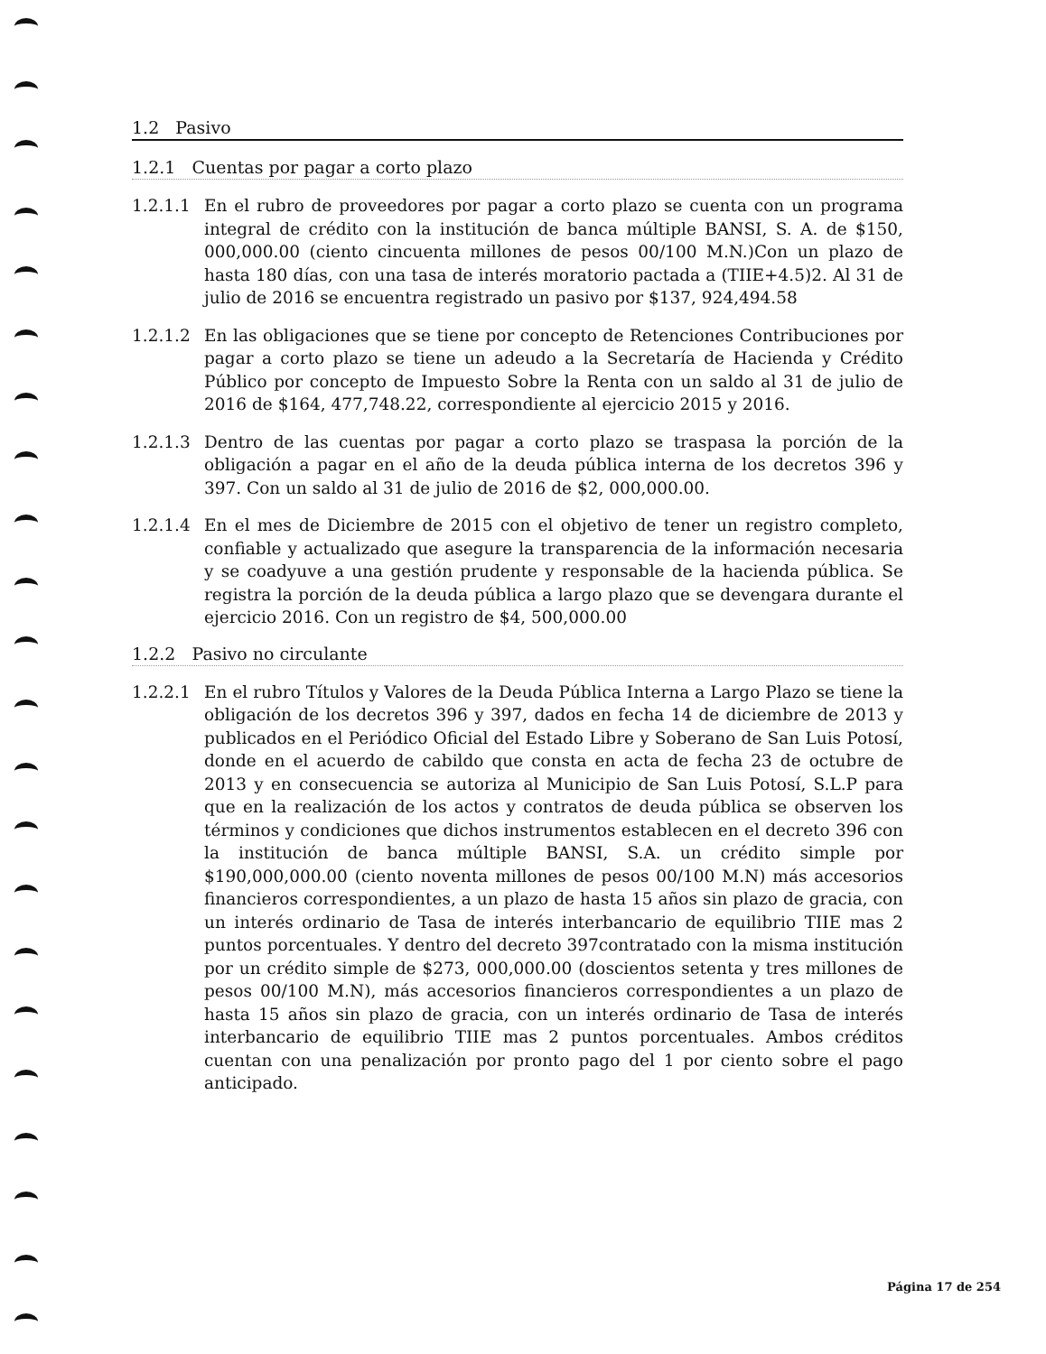1.2 Pasivo
1.2.1 Cuentas por pagar a corto plazo
1.2.1.1 En el rubro de proveedores por pagar a corto plazo se cuenta con un programa integral de crédito con la institución de banca múltiple BANSI, S. A. de $150, 000,000.00 (ciento cincuenta millones de pesos 00/100 M.N.)Con un plazo de hasta 180 días, con una tasa de interés moratorio pactada a (TIIE+4.5)2. Al 31 de julio de 2016 se encuentra registrado un pasivo por $137, 924,494.58
1.2.1.2 En las obligaciones que se tiene por concepto de Retenciones Contribuciones por pagar a corto plazo se tiene un adeudo a la Secretaría de Hacienda y Crédito Público por concepto de Impuesto Sobre la Renta con un saldo al 31 de julio de 2016 de $164, 477,748.22, correspondiente al ejercicio 2015 y 2016.
1.2.1.3 Dentro de las cuentas por pagar a corto plazo se traspasa la porción de la obligación a pagar en el año de la deuda pública interna de los decretos 396 y 397. Con un saldo al 31 de julio de 2016 de $2, 000,000.00.
1.2.1.4 En el mes de Diciembre de 2015 con el objetivo de tener un registro completo, confiable y actualizado que asegure la transparencia de la información necesaria y se coadyuve a una gestión prudente y responsable de la hacienda pública. Se registra la porción de la deuda pública a largo plazo que se devengara durante el ejercicio 2016. Con un registro de $4, 500,000.00
1.2.2 Pasivo no circulante
1.2.2.1 En el rubro Títulos y Valores de la Deuda Pública Interna a Largo Plazo se tiene la obligación de los decretos 396 y 397, dados en fecha 14 de diciembre de 2013 y publicados en el Periódico Oficial del Estado Libre y Soberano de San Luis Potosí, donde en el acuerdo de cabildo que consta en acta de fecha 23 de octubre de 2013 y en consecuencia se autoriza al Municipio de San Luis Potosí, S.L.P para que en la realización de los actos y contratos de deuda pública se observen los términos y condiciones que dichos instrumentos establecen en el decreto 396 con la institución de banca múltiple BANSI, S.A. un crédito simple por $190,000,000.00 (ciento noventa millones de pesos 00/100 M.N) más accesorios financieros correspondientes, a un plazo de hasta 15 años sin plazo de gracia, con un interés ordinario de Tasa de interés interbancario de equilibrio TIIE mas 2 puntos porcentuales. Y dentro del decreto 397contratado con la misma institución por un crédito simple de $273, 000,000.00 (doscientos setenta y tres millones de pesos 00/100 M.N), más accesorios financieros correspondientes a un plazo de hasta 15 años sin plazo de gracia, con un interés ordinario de Tasa de interés interbancario de equilibrio TIIE mas 2 puntos porcentuales. Ambos créditos cuentan con una penalización por pronto pago del 1 por ciento sobre el pago anticipado.
Página 17 de 254